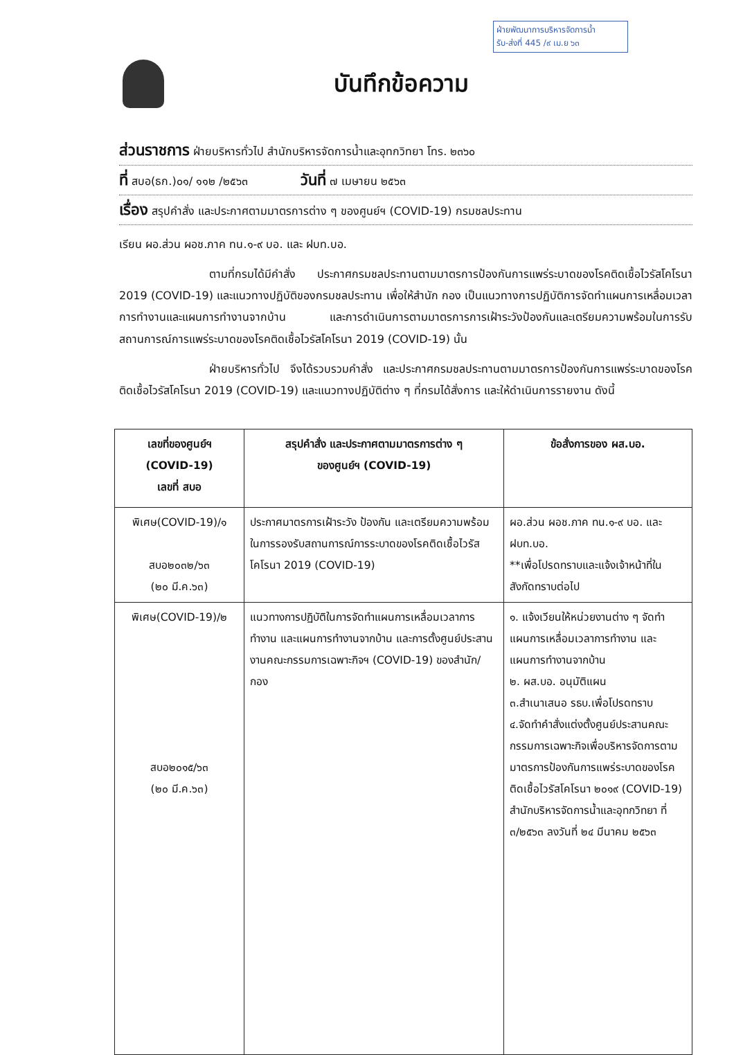ฝ่ายพัฒนาการบริหารจัดการน้ำ
รับ-ส่งที่ 445 /๙ เม.ย ๖๓
บันทึกข้อความ
ส่วนราชการ ฝ่ายบริหารทั่วไป สำนักบริหารจัดการน้ำและอุทกวิทยา โทร. ๒๓๖๐
ที่ สบอ(ธก.)๐๑/ ๑๑๒ /๒๕๖๓ วันที่ ๗ เมษายน ๒๕๖๓
เรื่อง สรุปคำสั่ง และประกาศตามมาตรการต่าง ๆ ของศูนย์ฯ (COVID-19) กรมชลประทาน
เรียน ผอ.ส่วน ผอช.ภาค ทน.๑-๙ บอ. และ ฝบท.บอ.
ตามที่กรมได้มีคำสั่ง ประกาศกรมชลประทานตามมาตรการป้องกันการแพร่ระบาดของโรคติดเชื้อไวรัสโคโรนา 2019 (COVID-19) และแนวทางปฏิบัติของกรมชลประทาน เพื่อให้สำนัก กอง เป็นแนวทางการปฏิบัติการจัดทำแผนการเหลื่อมเวลาการทำงานและแผนการทำงานจากบ้าน และการดำเนินการตามมาตรการการเฝ้าระวังป้องกันและเตรียมความพร้อมในการรับสถานการณ์การแพร่ระบาดของโรคติดเชื้อไวรัสโคโรนา 2019 (COVID-19) นั้น
ฝ่ายบริหารทั่วไป จึงได้รวบรวมคำสั่ง และประกาศกรมชลประทานตามมาตรการป้องกันการแพร่ระบาดของโรคติดเชื้อไวรัสโคโรนา 2019 (COVID-19) และแนวทางปฏิบัติต่าง ๆ ที่กรมได้สั่งการ และให้ดำเนินการรายงาน ดังนี้
| เลขที่ของศูนย์ฯ (COVID-19) เลขที่ สบอ | สรุปคำสั่ง และประกาศตามมาตรการต่าง ๆ ของศูนย์ฯ (COVID-19) | ข้อสั่งการของ ผส.บอ. |
| --- | --- | --- |
| พิเศษ(COVID-19)/๑ สบอ๒๐๓๒/๖๓ (๒๐ มี.ค.๖๓) | ประกาศมาตรการเฝ้าระวัง ป้องกัน และเตรียมความพร้อมในการรองรับสถานการณ์การระบาดของโรคติดเชื้อไวรัสโคโรนา 2019 (COVID-19) | ผอ.ส่วน ผอช.ภาค ทน.๑-๙ บอ. และ ฝบท.บอ. **เพื่อโปรดทราบและแจ้งเจ้าหน้าที่ในสังกัดทราบต่อไป |
| พิเศษ(COVID-19)/๒ สบอ๒๐๑๕/๖๓ (๒๐ มี.ค.๖๓) | แนวทางการปฏิบัติในการจัดทำแผนการเหลื่อมเวลาการทำงาน และแผนการทำงานจากบ้าน และการตั้งศูนย์ประสานงานคณะกรรมการเฉพาะกิจฯ (COVID-19) ของสำนัก/กอง | ๑. แจ้งเวียนให้หน่วยงานต่าง ๆ จัดทำแผนการเหลื่อมเวลาการทำงาน และแผนการทำงานจากบ้าน ๒. ผส.บอ. อนุมัติแผน ๓.สำเนาเสนอ รธบ.เพื่อโปรดทราบ ๔.จัดทำคำสั่งแต่งตั้งศูนย์ประสานคณะกรรมการเฉพาะกิจเพื่อบริหารจัดการตามมาตรการป้องกันการแพร่ระบาดของโรคติดเชื้อไวรัสโคโรนา ๒๐๑๙ (COVID-19) สำนักบริหารจัดการน้ำและอุทกวิทยา ที่ ๓/๒๕๖๓ ลงวันที่ ๒๔ มีนาคม ๒๕๖๓ |